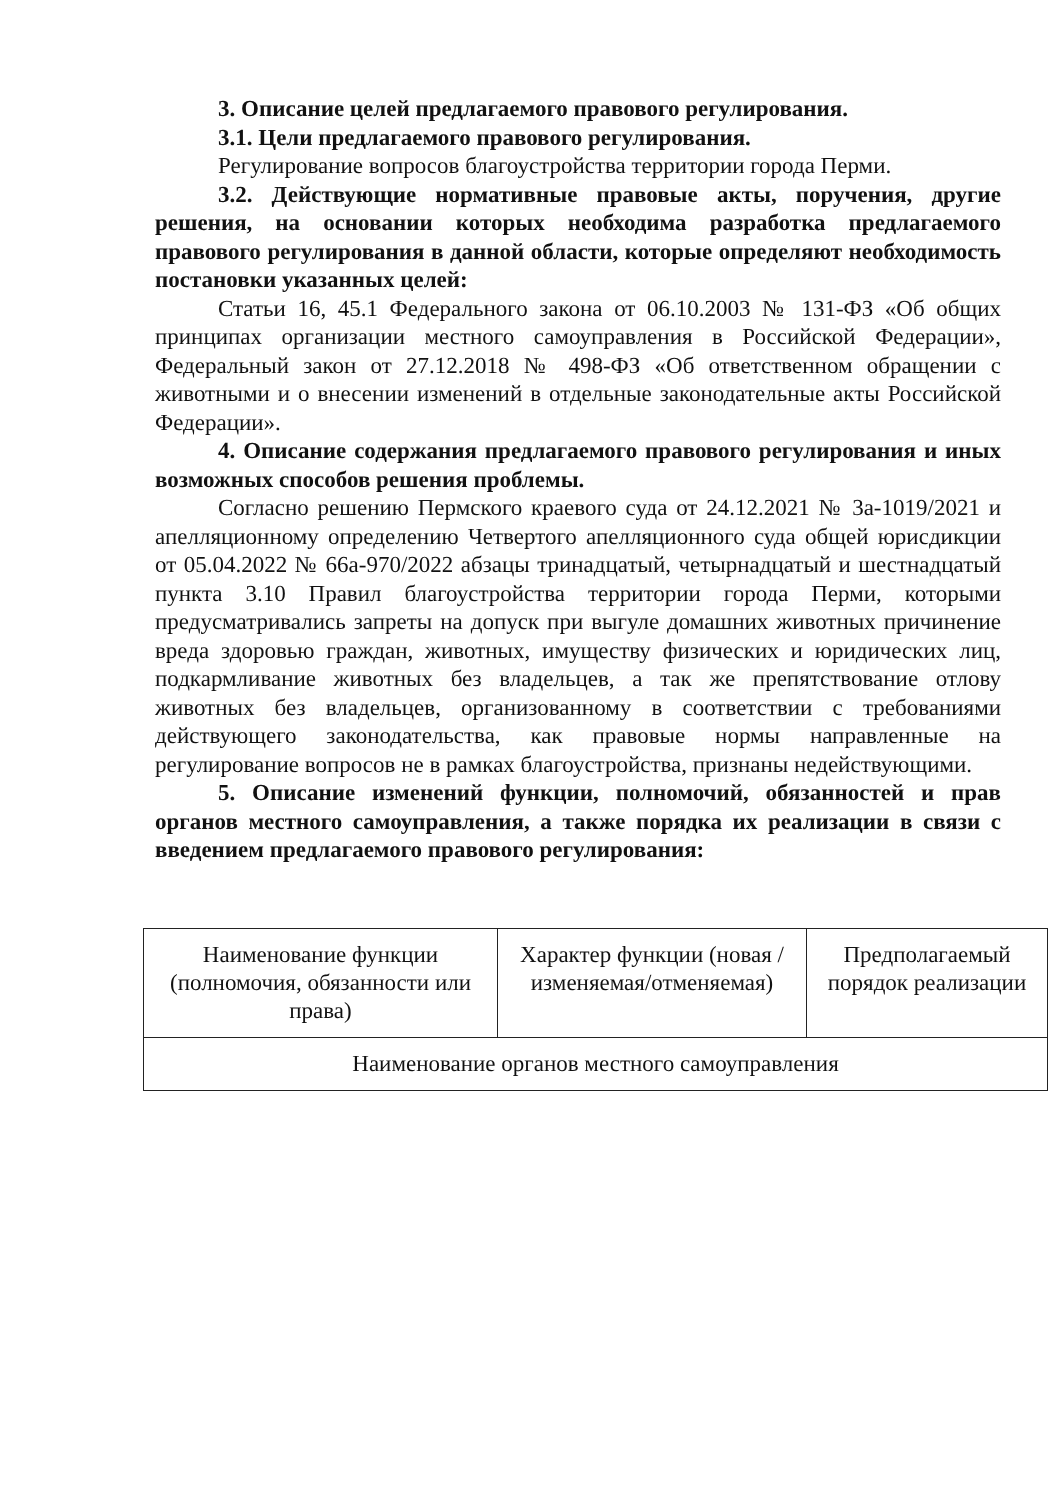3. Описание целей предлагаемого правового регулирования.
3.1. Цели предлагаемого правового регулирования.
Регулирование вопросов благоустройства территории города Перми.
3.2. Действующие нормативные правовые акты, поручения, другие решения, на основании которых необходима разработка предлагаемого правового регулирования в данной области, которые определяют необходимость постановки указанных целей:
Статьи 16, 45.1 Федерального закона от 06.10.2003 № 131-ФЗ «Об общих принципах организации местного самоуправления в Российской Федерации», Федеральный закон от 27.12.2018 № 498-ФЗ «Об ответственном обращении с животными и о внесении изменений в отдельные законодательные акты Российской Федерации».
4. Описание содержания предлагаемого правового регулирования и иных возможных способов решения проблемы.
Согласно решению Пермского краевого суда от 24.12.2021 № 3а-1019/2021 и апелляционному определению Четвертого апелляционного суда общей юрисдикции от 05.04.2022 № 66а-970/2022 абзацы тринадцатый, четырнадцатый и шестнадцатый пункта 3.10 Правил благоустройства территории города Перми, которыми предусматривались запреты на допуск при выгуле домашних животных причинение вреда здоровью граждан, животных, имуществу физических и юридических лиц, подкармливание животных без владельцев, а так же препятствование отлову животных без владельцев, организованному в соответствии с требованиями действующего законодательства, как правовые нормы направленные на регулирование вопросов не в рамках благоустройства, признаны недействующими.
5. Описание изменений функции, полномочий, обязанностей и прав органов местного самоуправления, а также порядка их реализации в связи с введением предлагаемого правового регулирования:
| Наименование функции (полномочия, обязанности или права) | Характер функции (новая /изменяемая/отменяемая) | Предполагаемый порядок реализации |
| --- | --- | --- |
| Наименование органов местного самоуправления | | |